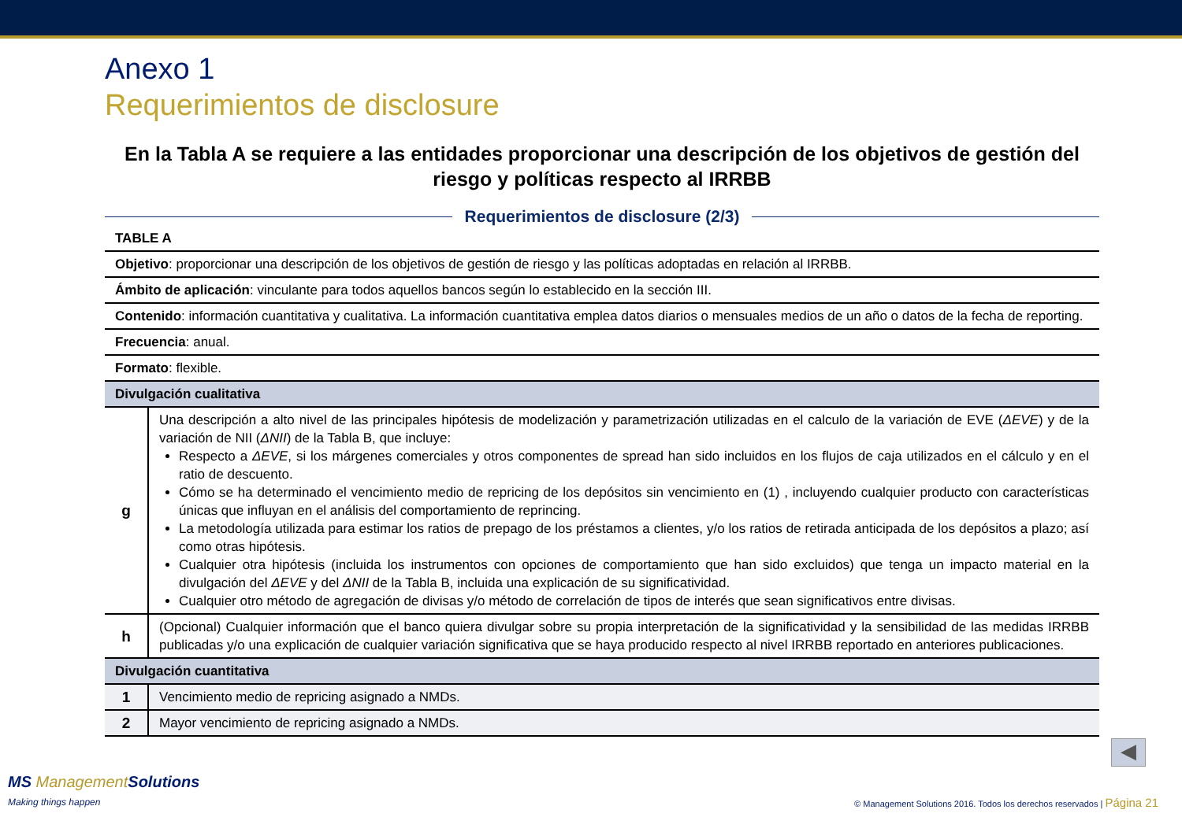Anexo 1
Requerimientos de disclosure
En la Tabla A se requiere a las entidades proporcionar una descripción de los objetivos de gestión del riesgo y políticas respecto al IRRBB
Requerimientos de disclosure (2/3)
| TABLE A | |
| Objetivo : proporcionar una descripción de los objetivos de gestión de riesgo y las políticas adoptadas en relación al IRRBB. | |
| Ámbito de aplicación : vinculante para todos aquellos bancos según lo establecido en la sección III. | |
| Contenido : información cuantitativa y cualitativa. La información cuantitativa emplea datos diarios o mensuales medios de un año o datos de la fecha de reporting. | |
| Frecuencia : anual. | |
| Formato : flexible. | |
| Divulgación cualitativa | |
| g | Una descripción a alto nivel de las principales hipótesis de modelización y parametrización utilizadas en el calculo de la variación de EVE ( ΔEVE ) y de la variación de NII ( ΔNII ) de la Tabla B, que incluye: Respecto a ΔEVE , si los márgenes comerciales y otros componentes de spread han sido incluidos en los flujos de caja utilizados en el cálculo y en el ratio de descuento. Cómo se ha determinado el vencimiento medio de repricing de los depósitos sin vencimiento en (1) , incluyendo cualquier producto con características únicas que influyan en el análisis del comportamiento de reprincing. La metodología utilizada para estimar los ratios de prepago de los préstamos a clientes, y/o los ratios de retirada anticipada de los depósitos a plazo; así como otras hipótesis. Cualquier otra hipótesis (incluida los instrumentos con opciones de comportamiento que han sido excluidos) que tenga un impacto material en la divulgación del ΔEVE y del ΔNII de la Tabla B, incluida una explicación de su significatividad. Cualquier otro método de agregación de divisas y/o método de correlación de tipos de interés que sean significativos entre divisas. |
| h | (Opcional) Cualquier información que el banco quiera divulgar sobre su propia interpretación de la significatividad y la sensibilidad de las medidas IRRBB publicadas y/o una explicación de cualquier variación significativa que se haya producido respecto al nivel IRRBB reportado en anteriores publicaciones. |
| Divulgación cuantitativa | |
| 1 | Vencimiento medio de repricing asignado a NMDs. |
| 2 | Mayor vencimiento de repricing asignado a NMDs. |
◀
MS ManagementSolutions
Making things happen
© Management Solutions 2016. Todos los derechos reservados | Página 21